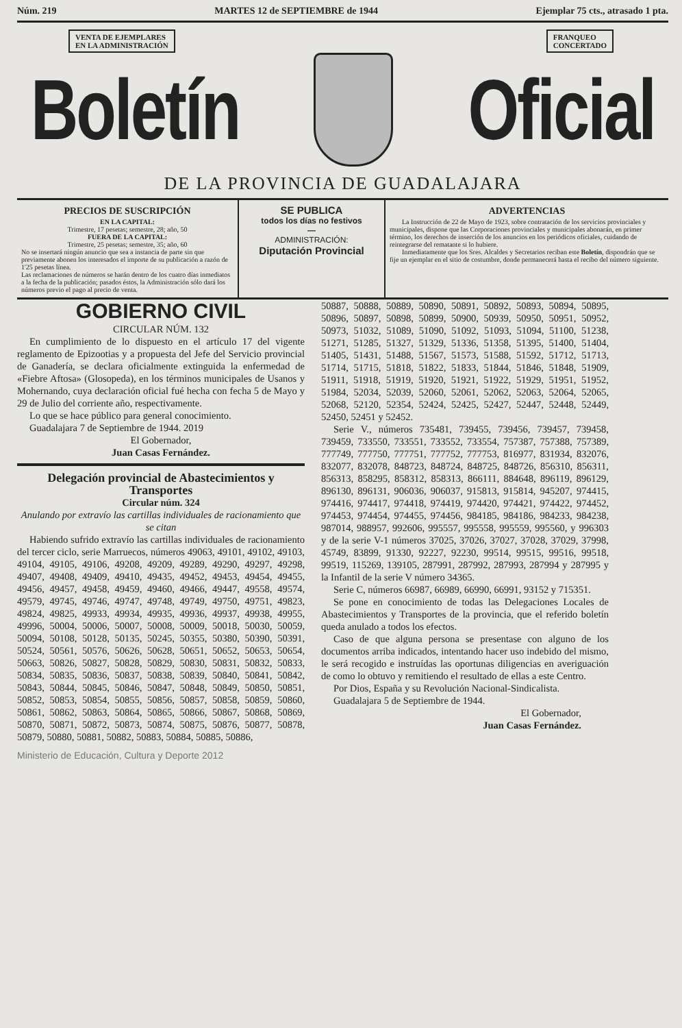Núm. 219 MARTES 12 de SEPTIEMBRE de 1944 Ejemplar 75 cts., atrasado 1 pta.
VENTA DE EJEMPLARES
EN LA ADMINISTRACIÓN
FRANQUEO
CONCERTADO
Boletín Oficial
DE LA PROVINCIA DE GUADALAJARA
PRECIOS DE SUSCRIPCIÓN
EN LA CAPITAL:
Trimestre, 17 pesetas; semestre, 28; año, 50
FUERA DE LA CAPITAL:
Trimestre, 25 pesetas; semestre, 35; año, 60
No se insertará ningún anuncio que sea a instancia de parte sin que previamente abonen los interesados el importe de su publicación a razón de 1'25 pesetas línea.
Las reclamaciones de números se harán dentro de los cuatro días inmediatos a la fecha de la publicación; pasados éstos, la Administración sólo dará los números previo el pago al precio de venta.
SE PUBLICA
todos los días no festivos
—
ADMINISTRACIÓN:
Diputación Provincial
ADVERTENCIAS
La Instrucción de 22 de Mayo de 1923, sobre contratación de los servicios provinciales y municipales, dispone que las Corporaciones provinciales y municipales abonarán, en primer término, los derechos de inserción de los anuncios en los periódicos oficiales, cuidando de reintegrarse del rematante si lo hubiere.
Inmediatamente que los Sres. Alcaldes y Secretarios reciban este Boletín, dispondrán que se fije un ejemplar en el sitio de costumbre, donde permanecerá hasta el recibo del número siguiente.
GOBIERNO CIVIL
CIRCULAR NÚM. 132
En cumplimiento de lo dispuesto en el artículo 17 del vigente reglamento de Epizootias y a propuesta del Jefe del Servicio provincial de Ganadería, se declara oficialmente extinguida la enfermedad de «Fiebre Aftosa» (Glosopeda), en los términos municipales de Usanos y Mohernando, cuya declaración oficial fué hecha con fecha 5 de Mayo y 29 de Julio del corriente año, respectivamente.
Lo que se hace público para general conocimiento.
Guadalajara 7 de Septiembre de 1944. 2019
El Gobernador,
Juan Casas Fernández.
Delegación provincial de Abastecimientos y Transportes
Circular núm. 324
Anulando por extravío las cartillas individuales de racionamiento que se citan
Habiendo sufrido extravío las cartillas individuales de racionamiento del tercer ciclo, serie Marruecos, números 49063, 49101, 49102, 49103, 49104, 49105, 49106, 49208, 49209, 49289, 49290, 49297, 49298, 49407, 49408, 49409, 49410, 49435, 49452, 49453, 49454, 49455, 49456, 49457, 49458, 49459, 49460, 49466, 49447, 49558, 49574, 49579, 49745, 49746, 49747, 49748, 49749, 49750, 49751, 49823, 49824, 49825, 49933, 49934, 49935, 49936, 49937, 49938, 49955, 49996, 50004, 50006, 50007, 50008, 50009, 50018, 50030, 50059, 50094, 50108, 50128, 50135, 50245, 50355, 50380, 50390, 50391, 50524, 50561, 50576, 50626, 50628, 50651, 50652, 50653, 50654, 50663, 50826, 50827, 50828, 50829, 50830, 50831, 50832, 50833, 50834, 50835, 50836, 50837, 50838, 50839, 50840, 50841, 50842, 50843, 50844, 50845, 50846, 50847, 50848, 50849, 50850, 50851, 50852, 50853, 50854, 50855, 50856, 50857, 50858, 50859, 50860, 50861, 50862, 50863, 50864, 50865, 50866, 50867, 50868, 50869, 50870, 50871, 50872, 50873, 50874, 50875, 50876, 50877, 50878, 50879, 50880, 50881, 50882, 50883, 50884, 50885, 50886,
50887, 50888, 50889, 50890, 50891, 50892, 50893, 50894, 50895, 50896, 50897, 50898, 50899, 50900, 50939, 50950, 50951, 50952, 50973, 51032, 51089, 51090, 51092, 51093, 51094, 51100, 51238, 51271, 51285, 51327, 51329, 51336, 51358, 51395, 51400, 51404, 51405, 51431, 51488, 51567, 51573, 51588, 51592, 51712, 51713, 51714, 51715, 51818, 51822, 51833, 51844, 51846, 51848, 51909, 51911, 51918, 51919, 51920, 51921, 51922, 51929, 51951, 51952, 51984, 52034, 52039, 52060, 52061, 52062, 52063, 52064, 52065, 52068, 52120, 52354, 52424, 52425, 52427, 52447, 52448, 52449, 52450, 52451 y 52452.
Serie V., números 735481, 739455, 739456, 739457, 739458, 739459, 733550, 733551, 733552, 733554, 757387, 757388, 757389, 777749, 777750, 777751, 777752, 777753, 816977, 831934, 832076, 832077, 832078, 848723, 848724, 848725, 848726, 856310, 856311, 856313, 858295, 858312, 858313, 866111, 884648, 896119, 896129, 896130, 896131, 906036, 906037, 915813, 915814, 945207, 974415, 974416, 974417, 974418, 974419, 974420, 974421, 974422, 974452, 974453, 974454, 974455, 974456, 984185, 984186, 984233, 984238, 987014, 988957, 992606, 995557, 995558, 995559, 995560, y 996303 y de la serie V-1 números 37025, 37026, 37027, 37028, 37029, 37998, 45749, 83899, 91330, 92227, 92230, 99514, 99515, 99516, 99518, 99519, 115269, 139105, 287991, 287992, 287993, 287994 y 287995 y la Infantil de la serie V número 34365.
Serie C, números 66987, 66989, 66990, 66991, 93152 y 715351.
Se pone en conocimiento de todas las Delegaciones Locales de Abastecimientos y Transportes de la provincia, que el referido boletín queda anulado a todos los efectos.
Caso de que alguna persona se presentase con alguno de los documentos arriba indicados, intentando hacer uso indebido del mismo, le será recogido e instruídas las oportunas diligencias en averiguación de como lo obtuvo y remitiendo el resultado de ellas a este Centro.
Por Dios, España y su Revolución Nacional-Sindicalista.
Guadalajara 5 de Septiembre de 1944.
El Gobernador,
Juan Casas Fernández.
Ministerio de Educación, Cultura y Deporte 2012